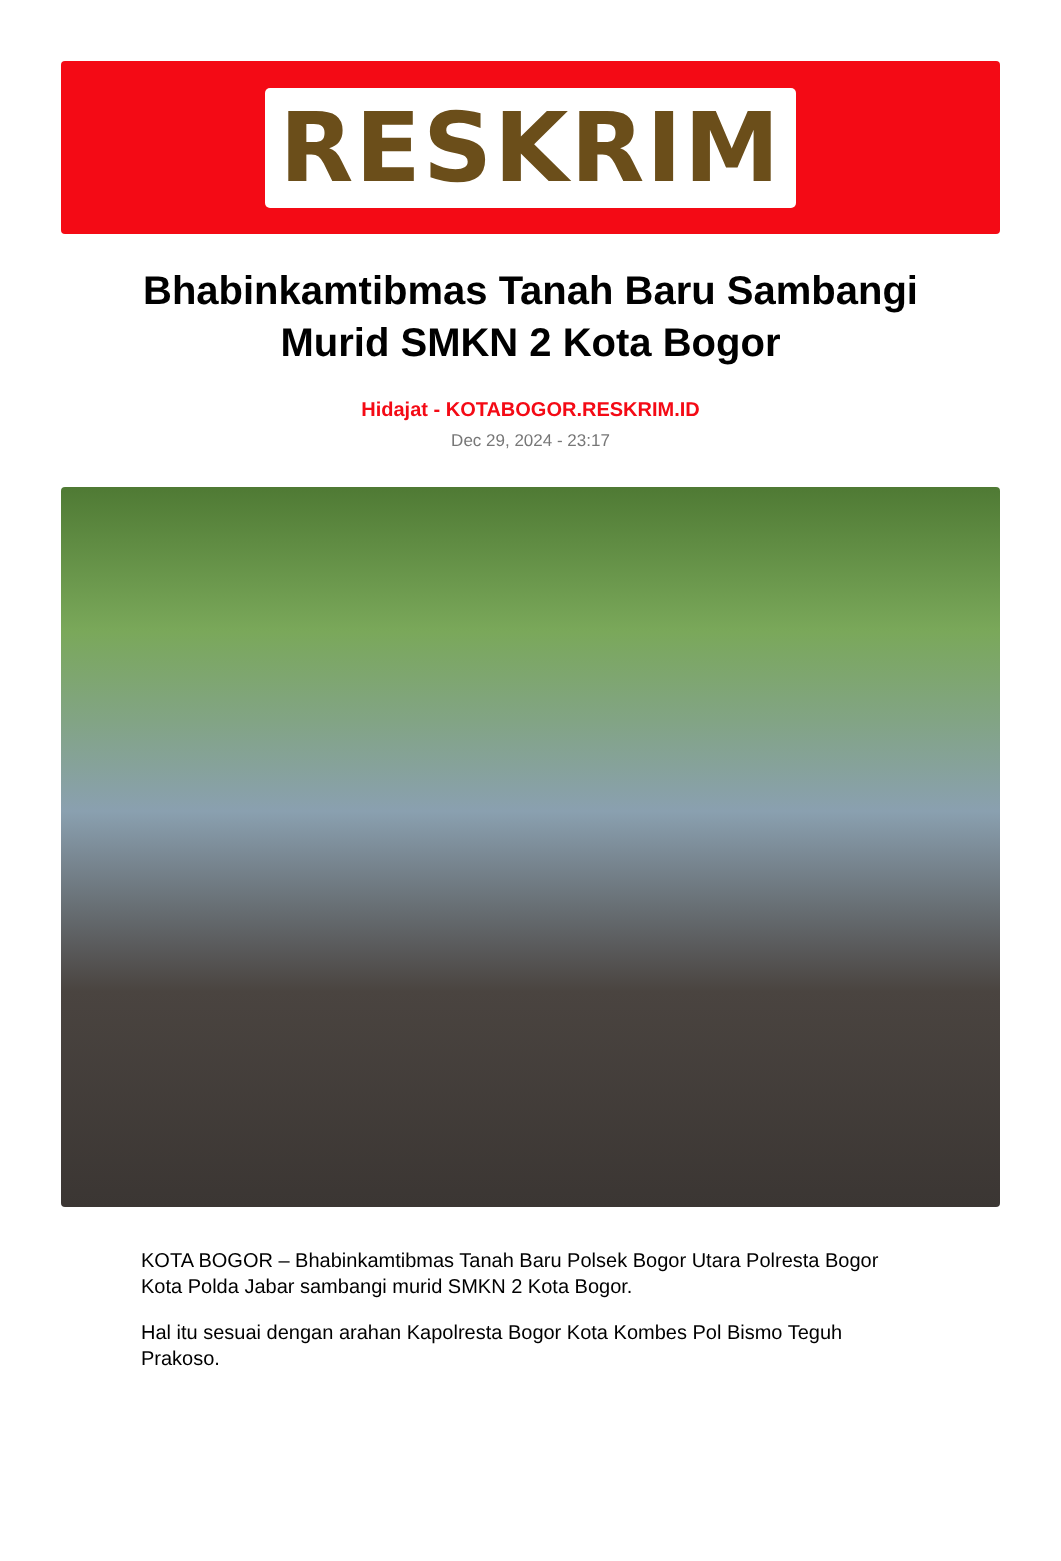RESKRIM
Bhabinkamtibmas Tanah Baru Sambangi Murid SMKN 2 Kota Bogor
Hidajat - KOTABOGOR.RESKRIM.ID
Dec 29, 2024 - 23:17
KOTA BOGOR – Bhabinkamtibmas Tanah Baru Polsek Bogor Utara Polresta Bogor Kota Polda Jabar sambangi murid SMKN 2 Kota Bogor.
Hal itu sesuai dengan arahan Kapolresta Bogor Kota Kombes Pol Bismo Teguh Prakoso.